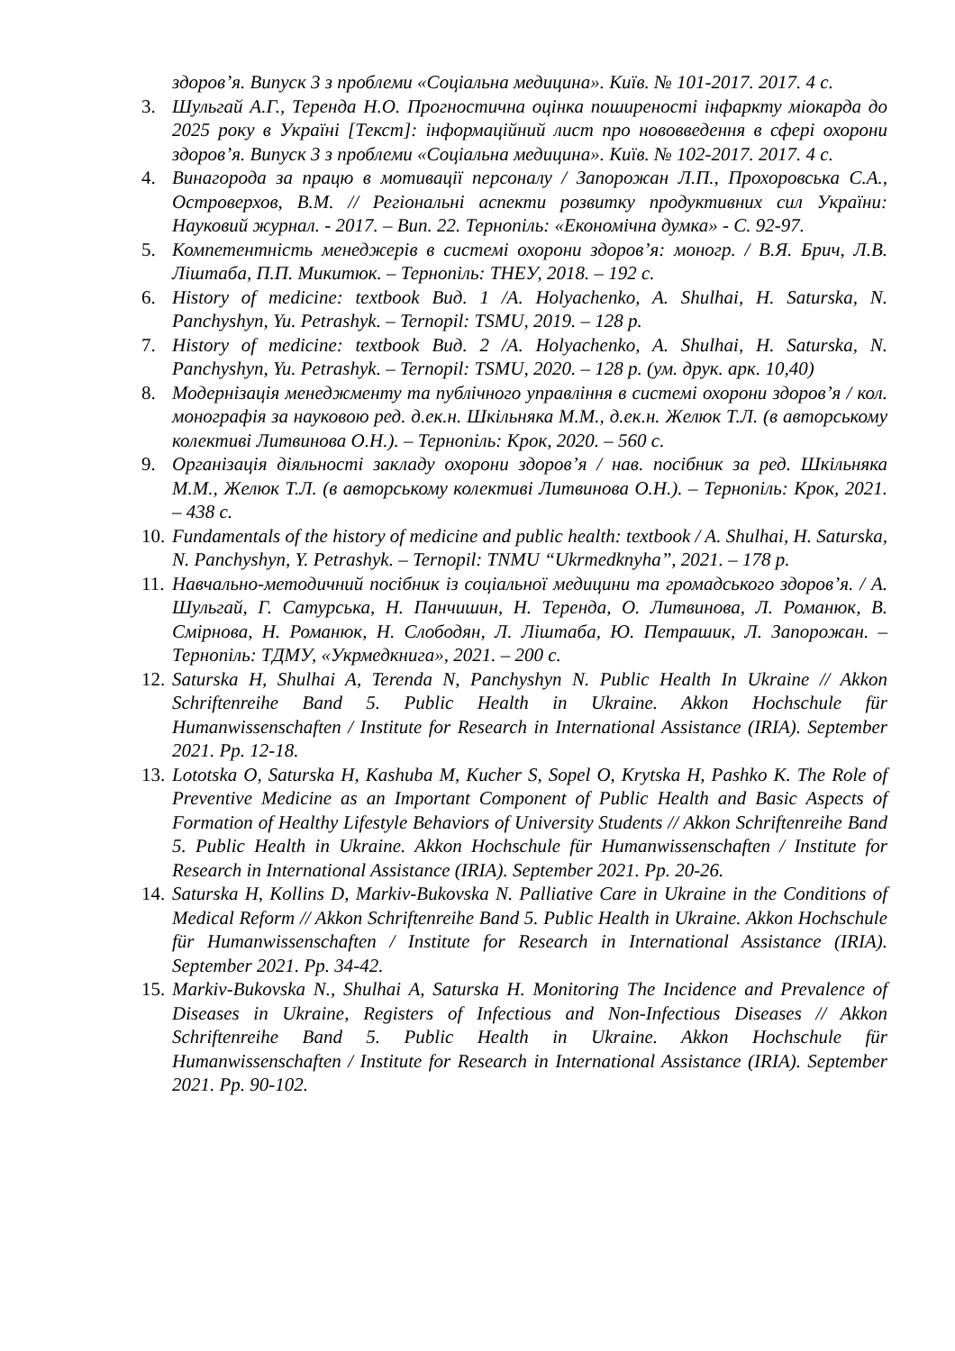здоров’я. Випуск 3 з проблеми «Соціальна медицина». Київ. № 101-2017. 2017. 4 с.
3. Шульгай А.Г., Теренда Н.О. Прогностична оцінка поширеності інфаркту міокарда до 2025 року в Україні [Текст]: інформаційний лист про нововведення в сфері охорони здоров’я. Випуск 3 з проблеми «Соціальна медицина». Київ. № 102-2017. 2017. 4 с.
4. Винагорода за працю в мотивації персоналу / Запорожан Л.П., Прохоровська С.А., Островерхов, В.М. // Регіональні аспекти розвитку продуктивних сил України: Науковий журнал. - 2017. – Вип. 22. Тернопіль: «Економічна думка» - С. 92-97.
5. Компетентність менеджерів в системі охорони здоров’я: моногр. / В.Я. Брич, Л.В. Ліштаба, П.П. Микитюк. – Тернопіль: ТНЕУ, 2018. – 192 с.
6. History of medicine: textbook Вид. 1 /A. Holyachenko, A. Shulhai, H. Saturska, N. Panchyshyn, Yu. Petrashyk. – Ternopil: TSMU, 2019. – 128 p.
7. History of medicine: textbook Вид. 2 /A. Holyachenko, A. Shulhai, H. Saturska, N. Panchyshyn, Yu. Petrashyk. – Ternopil: TSMU, 2020. – 128 p. (ум. друк. арк. 10,40)
8. Модернізація менеджменту та публічного управління в системі охорони здоров’я / кол. монографія за науковою ред. д.ек.н. Шкільняка М.М., д.ек.н. Желюк Т.Л. (в авторському колективі Литвинова О.Н.). – Тернопіль: Крок, 2020. – 560 с.
9. Організація діяльності закладу охорони здоров’я / нав. посібник за ред. Шкільняка М.М., Желюк Т.Л. (в авторському колективі Литвинова О.Н.). – Тернопіль: Крок, 2021. – 438 с.
10. Fundamentals of the history of medicine and public health: textbook / A. Shulhai, H. Saturska, N. Panchyshyn, Y. Petrashyk. – Ternopil: TNMU “Ukrmedknyha”, 2021. – 178 p.
11. Навчально-методичний посібник із соціальної медицини та громадського здоров’я. / А. Шульгай, Г. Сатурська, Н. Панчишин, Н. Теренда, О. Литвинова, Л. Романюк, В. Смірнова, Н. Романюк, Н. Слободян, Л. Ліштаба, Ю. Петрашик, Л. Запорожан. – Тернопіль: ТДМУ, «Укрмедкнига», 2021. – 200 с.
12. Saturska H, Shulhai A, Terenda N, Panchyshyn N. Public Health In Ukraine // Akkon Schriftenreihe Band 5. Public Health in Ukraine. Akkon Hochschule für Humanwissenschaften / Institute for Research in International Assistance (IRIA). September 2021. Pp. 12-18.
13. Lototska O, Saturska H, Kashuba M, Kucher S, Sopel O, Krytska H, Pashko K. The Role of Preventive Medicine as an Important Component of Public Health and Basic Aspects of Formation of Healthy Lifestyle Behaviors of University Students // Akkon Schriftenreihe Band 5. Public Health in Ukraine. Akkon Hochschule für Humanwissenschaften / Institute for Research in International Assistance (IRIA). September 2021. Pp. 20-26.
14. Saturska H, Kollins D, Markiv-Bukovska N. Palliative Care in Ukraine in the Conditions of Medical Reform // Akkon Schriftenreihe Band 5. Public Health in Ukraine. Akkon Hochschule für Humanwissenschaften / Institute for Research in International Assistance (IRIA). September 2021. Pp. 34-42.
15. Markiv-Bukovska N., Shulhai A, Saturska H. Monitoring The Incidence and Prevalence of Diseases in Ukraine, Registers of Infectious and Non-Infectious Diseases // Akkon Schriftenreihe Band 5. Public Health in Ukraine. Akkon Hochschule für Humanwissenschaften / Institute for Research in International Assistance (IRIA). September 2021. Pp. 90-102.